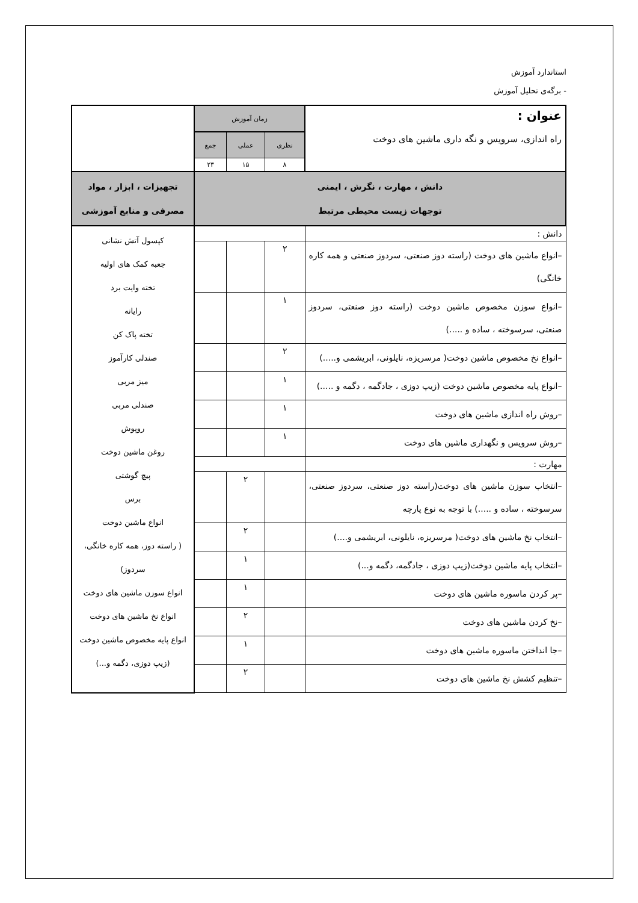استاندارد آموزش
- برگه‌ی تحلیل آموزش
| عنوان : راه اندازی، سرویس و نگه داری ماشین های دوخت | زمان آموزش | | | |
| | نظری | عملی | جمع | |
| | ۸ | ۱۵ | ۲۳ | |
| دانش ، مهارت ، نگرش ، ایمنی توجهات زیست محیطی مرتبط | | | | تجهیزات ، ابزار ، مواد مصرفی و منابع آموزشی |
| دانش : | | | | کپسول آتش نشانی جعبه کمک های اولیه تخته وایت برد رایانه تخته پاک کن صندلی کارآموز میز مربی صندلی مربی روپوش روغن ماشین دوخت پیچ گوشتی برس انواع ماشین دوخت ( راسته دوز، همه کاره خانگی، سردوز) انواع سوزن ماشین های دوخت انواع نخ ماشین های دوخت انواع پایه مخصوص ماشین دوخت (زیپ دوزی، دگمه و...) |
| –انواع ماشین های دوخت (راسته دوز صنعتی، سردوز صنعتی و همه کاره خانگی) | ۲ | | | |
| –انواع سوزن مخصوص ماشین دوخت (راسته دوز صنعتی، سردوز صنعتی، سرسوخته ، ساده و .....) | ۱ | | | |
| –انواع نخ مخصوص ماشین دوخت( مرسریزه، نایلونی، ابریشمی و.....) | ۲ | | | |
| –انواع پایه مخصوص ماشین دوخت (زیپ دوزی ، جادگمه ، دگمه و .....) | ۱ | | | |
| –روش راه اندازی ماشین های دوخت | ۱ | | | |
| –روش سرویس و نگهداری ماشین های دوخت | ۱ | | | |
| مهارت : | | | | |
| –انتخاب سوزن ماشین های دوخت(راسته دوز صنعتی، سردوز صنعتی، سرسوخته ، ساده و .....) با توجه به نوع پارچه | | ۲ | | |
| –انتخاب نخ ماشین های دوخت( مرسریزه، نایلونی، ابریشمی و....) | | ۲ | | |
| –انتخاب پایه ماشین دوخت(زیپ دوزی ، جادگمه، دگمه و...) | | ۱ | | |
| –پر کردن ماسوره ماشین های دوخت | | ۱ | | |
| –نخ کردن ماشین های دوخت | | ۲ | | |
| –جا انداختن ماسوره ماشین های دوخت | | ۱ | | |
| –تنظیم کشش نخ ماشین های دوخت | | ۲ | | |